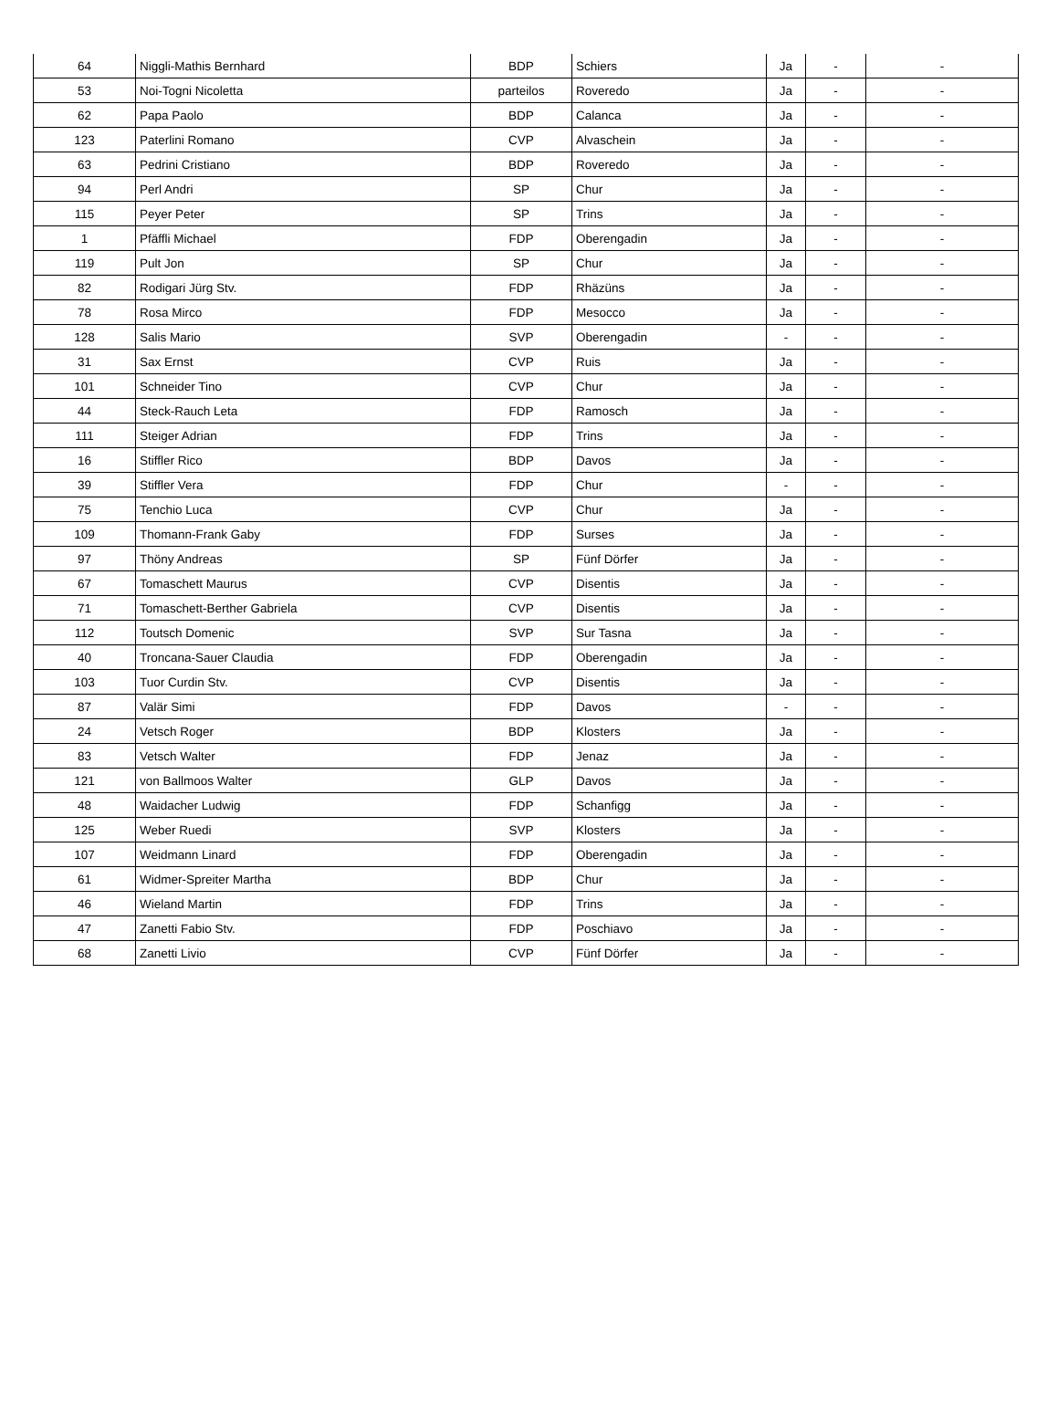| 64 | Niggli-Mathis Bernhard | BDP | Schiers | Ja | - | - |
| 53 | Noi-Togni Nicoletta | parteilos | Roveredo | Ja | - | - |
| 62 | Papa Paolo | BDP | Calanca | Ja | - | - |
| 123 | Paterlini Romano | CVP | Alvaschein | Ja | - | - |
| 63 | Pedrini Cristiano | BDP | Roveredo | Ja | - | - |
| 94 | Perl Andri | SP | Chur | Ja | - | - |
| 115 | Peyer Peter | SP | Trins | Ja | - | - |
| 1 | Pfäffli Michael | FDP | Oberengadin | Ja | - | - |
| 119 | Pult Jon | SP | Chur | Ja | - | - |
| 82 | Rodigari Jürg Stv. | FDP | Rhäzüns | Ja | - | - |
| 78 | Rosa Mirco | FDP | Mesocco | Ja | - | - |
| 128 | Salis Mario | SVP | Oberengadin | - | - | - |
| 31 | Sax Ernst | CVP | Ruis | Ja | - | - |
| 101 | Schneider Tino | CVP | Chur | Ja | - | - |
| 44 | Steck-Rauch Leta | FDP | Ramosch | Ja | - | - |
| 111 | Steiger Adrian | FDP | Trins | Ja | - | - |
| 16 | Stiffler Rico | BDP | Davos | Ja | - | - |
| 39 | Stiffler Vera | FDP | Chur | - | - | - |
| 75 | Tenchio Luca | CVP | Chur | Ja | - | - |
| 109 | Thomann-Frank Gaby | FDP | Surses | Ja | - | - |
| 97 | Thöny Andreas | SP | Fünf Dörfer | Ja | - | - |
| 67 | Tomaschett Maurus | CVP | Disentis | Ja | - | - |
| 71 | Tomaschett-Berther Gabriela | CVP | Disentis | Ja | - | - |
| 112 | Toutsch Domenic | SVP | Sur Tasna | Ja | - | - |
| 40 | Troncana-Sauer Claudia | FDP | Oberengadin | Ja | - | - |
| 103 | Tuor Curdin Stv. | CVP | Disentis | Ja | - | - |
| 87 | Valär Simi | FDP | Davos | - | - | - |
| 24 | Vetsch Roger | BDP | Klosters | Ja | - | - |
| 83 | Vetsch Walter | FDP | Jenaz | Ja | - | - |
| 121 | von Ballmoos Walter | GLP | Davos | Ja | - | - |
| 48 | Waidacher Ludwig | FDP | Schanfigg | Ja | - | - |
| 125 | Weber Ruedi | SVP | Klosters | Ja | - | - |
| 107 | Weidmann Linard | FDP | Oberengadin | Ja | - | - |
| 61 | Widmer-Spreiter Martha | BDP | Chur | Ja | - | - |
| 46 | Wieland Martin | FDP | Trins | Ja | - | - |
| 47 | Zanetti Fabio Stv. | FDP | Poschiavo | Ja | - | - |
| 68 | Zanetti Livio | CVP | Fünf Dörfer | Ja | - | - |